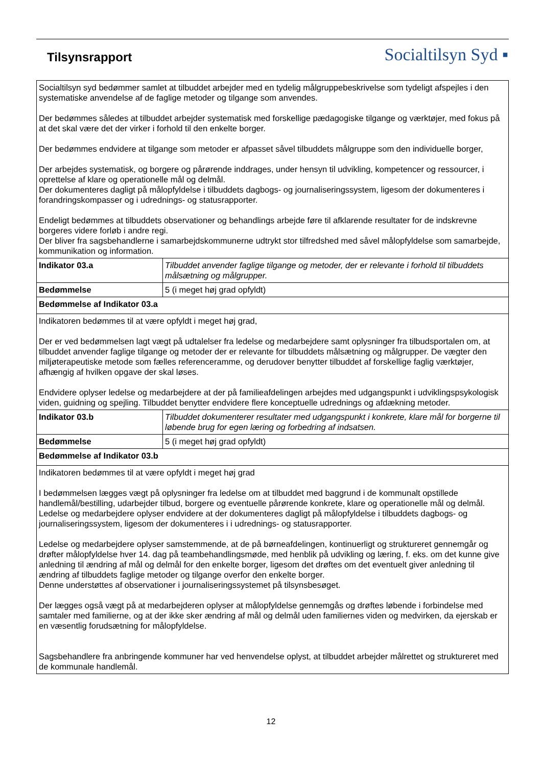Tilsynsrapport Socialtilsyn Syd ▪
| Socialtilsyn syd bedømmer samlet at tilbuddet arbejder med en tydelig målgruppebeskrivelse som tydeligt afspejles i den systematiske anvendelse af de faglige metoder og tilgange som anvendes. Der bedømmes således at tilbuddet arbejder systematisk med forskellige pædagogiske tilgange og værktøjer, med fokus på at det skal være det der virker i forhold til den enkelte borger. Der bedømmes endvidere at tilgange som metoder er afpasset såvel tilbuddets målgruppe som den individuelle borger, Der arbejdes systematisk, og borgere og pårørende inddrages, under hensyn til udvikling, kompetencer og ressourcer, i oprettelse af klare og operationelle mål og delmål. Der dokumenteres dagligt på målopfyldelse i tilbuddets dagbogs- og journaliseringssystem, ligesom der dokumenteres i forandringskompasser og i udrednings- og statusrapporter. Endeligt bedømmes at tilbuddets observationer og behandlings arbejde føre til afklarende resultater for de indskrevne borgeres videre forløb i andre regi. Der bliver fra sagsbehandlerne i samarbejdskommunerne udtrykt stor tilfredshed med såvel målopfyldelse som samarbejde, kommunikation og information. | |
| Indikator 03.a | Tilbuddet anvender faglige tilgange og metoder, der er relevante i forhold til tilbuddets målsætning og målgrupper. |
| Bedømmelse | 5 (i meget høj grad opfyldt) |
| Bedømmelse af Indikator 03.a | |
| Indikatoren bedømmes til at være opfyldt i meget høj grad, Der er ved bedømmelsen lagt vægt på udtalelser fra ledelse og medarbejdere samt oplysninger fra tilbudsportalen om, at tilbuddet anvender faglige tilgange og metoder der er relevante for tilbuddets målsætning og målgrupper. De vægter den miljøterapeutiske metode som fælles referenceramme, og derudover benytter tilbuddet af forskellige faglig værktøjer, afhængig af hvilken opgave der skal løses. Endvidere oplyser ledelse og medarbejdere at der på familieafdelingen arbejdes med udgangspunkt i udviklingspsykologisk viden, guidning og spejling. Tilbuddet benytter endvidere flere konceptuelle udrednings og afdækning metoder. | |
| Indikator 03.b | Tilbuddet dokumenterer resultater med udgangspunkt i konkrete, klare mål for borgerne til løbende brug for egen læring og forbedring af indsatsen. |
| Bedømmelse | 5 (i meget høj grad opfyldt) |
| Bedømmelse af Indikator 03.b | |
| Indikatoren bedømmes til at være opfyldt i meget høj grad I bedømmelsen lægges vægt på oplysninger fra ledelse om at tilbuddet med baggrund i de kommunalt opstillede handlemål/bestilling, udarbejder tilbud, borgere og eventuelle pårørende konkrete, klare og operationelle mål og delmål. Ledelse og medarbejdere oplyser endvidere at der dokumenteres dagligt på målopfyldelse i tilbuddets dagbogs- og journaliseringssystem, ligesom der dokumenteres i i udrednings- og statusrapporter. Ledelse og medarbejdere oplyser samstemmende, at de på børneafdelingen, kontinuerligt og struktureret gennemgår og drøfter målopfyldelse hver 14. dag på teambehandlingsmøde, med henblik på udvikling og læring, f. eks. om det kunne give anledning til ændring af mål og delmål for den enkelte borger, ligesom det drøftes om det eventuelt giver anledning til ændring af tilbuddets faglige metoder og tilgange overfor den enkelte borger. Denne understøttes af observationer i journaliseringssystemet på tilsynsbesøget. Der lægges også vægt på at medarbejderen oplyser at målopfyldelse gennemgås og drøftes løbende i forbindelse med samtaler med familierne, og at der ikke sker ændring af mål og delmål uden familiernes viden og medvirken, da ejerskab er en væsentlig forudsætning for målopfyldelse. Sagsbehandlere fra anbringende kommuner har ved henvendelse oplyst, at tilbuddet arbejder målrettet og struktureret med de kommunale handlemål. | |
12